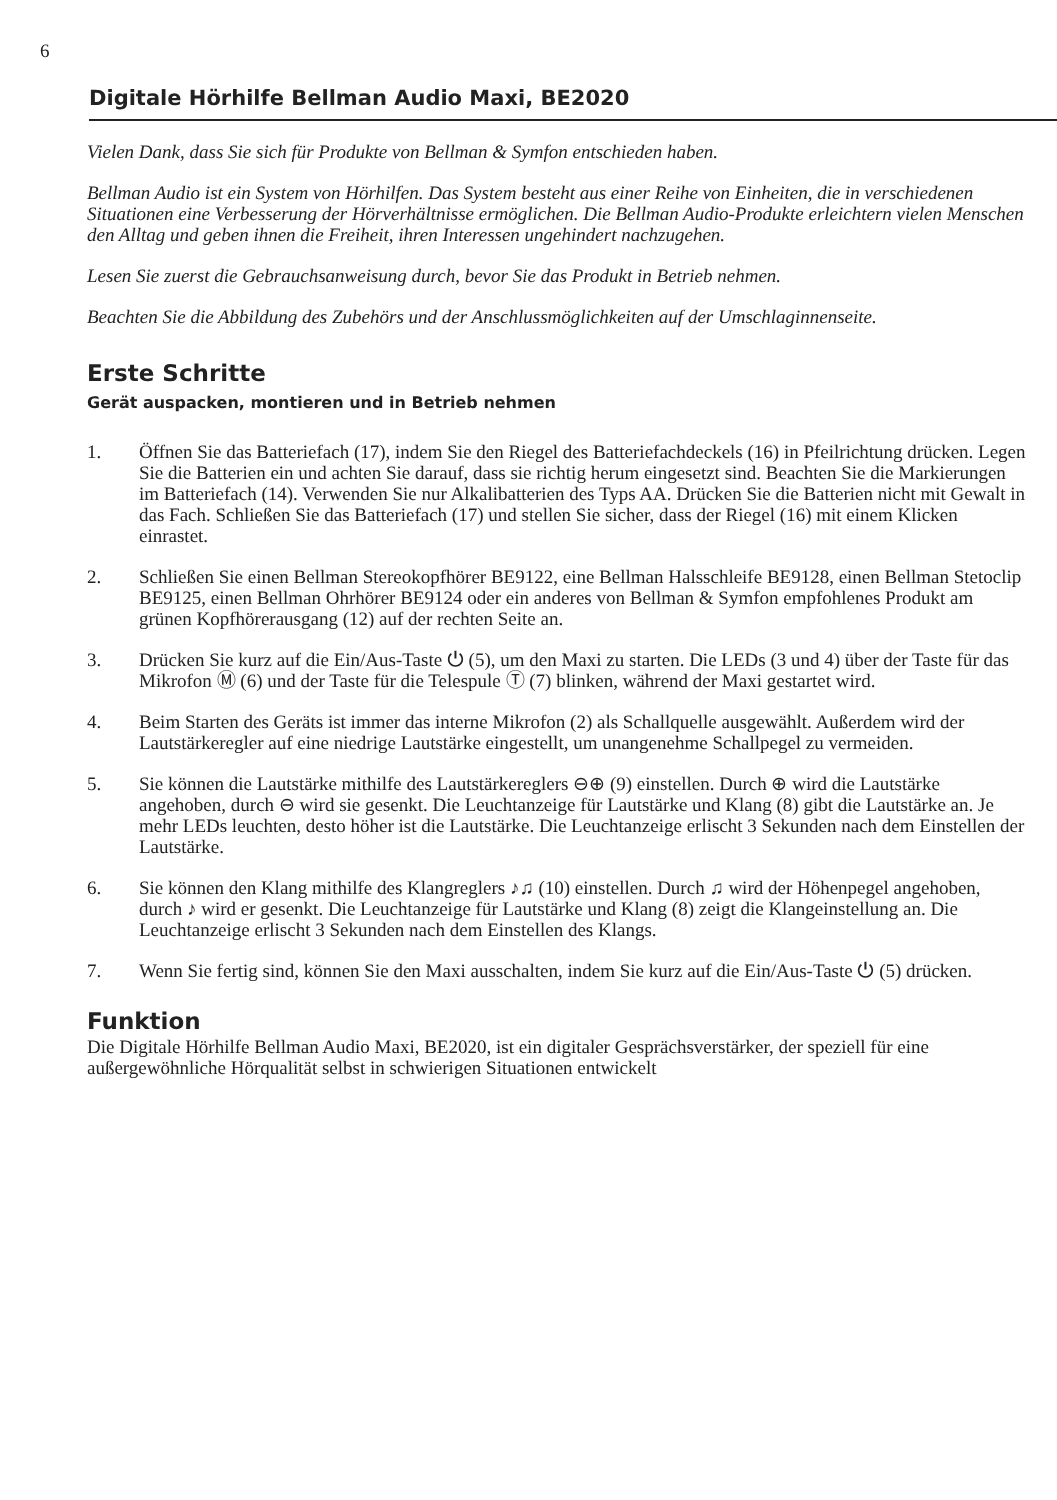6
Digitale Hörhilfe Bellman Audio Maxi, BE2020
Vielen Dank, dass Sie sich für Produkte von Bellman & Symfon entschieden haben.
Bellman Audio ist ein System von Hörhilfen. Das System besteht aus einer Reihe von Einheiten, die in verschiedenen Situationen eine Verbesserung der Hörverhältnisse ermöglichen. Die Bellman Audio-Produkte erleichtern vielen Menschen den Alltag und geben ihnen die Freiheit, ihren Interessen ungehindert nachzugehen.
Lesen Sie zuerst die Gebrauchsanweisung durch, bevor Sie das Produkt in Betrieb nehmen.
Beachten Sie die Abbildung des Zubehörs und der Anschlussmöglichkeiten auf der Umschlaginnenseite.
Erste Schritte
Gerät auspacken, montieren und in Betrieb nehmen
1. Öffnen Sie das Batteriefach (17), indem Sie den Riegel des Batteriefachdeckels (16) in Pfeilrichtung drücken. Legen Sie die Batterien ein und achten Sie darauf, dass sie richtig herum eingesetzt sind. Beachten Sie die Markierungen im Batteriefach (14). Verwenden Sie nur Alkalibatterien des Typs AA. Drücken Sie die Batterien nicht mit Gewalt in das Fach. Schließen Sie das Batteriefach (17) und stellen Sie sicher, dass der Riegel (16) mit einem Klicken einrastet.
2. Schließen Sie einen Bellman Stereokopfhörer BE9122, eine Bellman Halsschleife BE9128, einen Bellman Stetoclip BE9125, einen Bellman Ohrhörer BE9124 oder ein anderes von Bellman & Symfon empfohlenes Produkt am grünen Kopfhörerausgang (12) auf der rechten Seite an.
3. Drücken Sie kurz auf die Ein/Aus-Taste ⏻ (5), um den Maxi zu starten. Die LEDs (3 und 4) über der Taste für das Mikrofon Ⓜ (6) und der Taste für die Telespule Ⓣ (7) blinken, während der Maxi gestartet wird.
4. Beim Starten des Geräts ist immer das interne Mikrofon (2) als Schallquelle ausgewählt. Außerdem wird der Lautstärkeregler auf eine niedrige Lautstärke eingestellt, um unangenehme Schallpegel zu vermeiden.
5. Sie können die Lautstärke mithilfe des Lautstärkereglers ⊖⊕ (9) einstellen. Durch ⊕ wird die Lautstärke angehoben, durch ⊖ wird sie gesenkt. Die Leuchtanzeige für Lautstärke und Klang (8) gibt die Lautstärke an. Je mehr LEDs leuchten, desto höher ist die Lautstärke. Die Leuchtanzeige erlischt 3 Sekunden nach dem Einstellen der Lautstärke.
6. Sie können den Klang mithilfe des Klangreglers ♪♫ (10) einstellen. Durch ♫ wird der Höhenpegel angehoben, durch ♪ wird er gesenkt. Die Leuchtanzeige für Lautstärke und Klang (8) zeigt die Klangeinstellung an. Die Leuchtanzeige erlischt 3 Sekunden nach dem Einstellen des Klangs.
7. Wenn Sie fertig sind, können Sie den Maxi ausschalten, indem Sie kurz auf die Ein/Aus-Taste ⏻ (5) drücken.
Funktion
Die Digitale Hörhilfe Bellman Audio Maxi, BE2020, ist ein digitaler Gesprächsverstärker, der speziell für eine außergewöhnliche Hörqualität selbst in schwierigen Situationen entwickelt